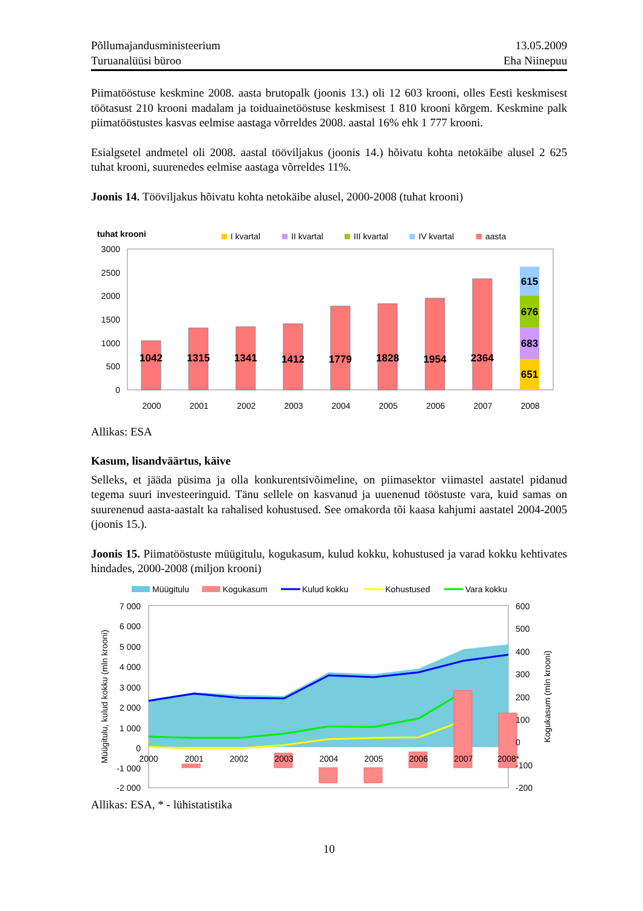Põllumajandusministeerium
Turuanalüüsi büroo
13.05.2009
Eha Niinepuu
Piimatööstuse keskmine 2008. aasta brutopalk (joonis 13.) oli 12 603 krooni, olles Eesti keskmisest töötasust 210 krooni madalam ja toiduainetööstuse keskmisest 1 810 krooni kõrgem. Keskmine palk piimatööstustes kasvas eelmise aastaga võrreldes 2008. aastal 16% ehk 1 777 krooni.
Esialgsetel andmetel oli 2008. aastal tööviljakus (joonis 14.) hõivatu kohta netokäibe alusel 2 625 tuhat krooni, suurenedes eelmise aastaga võrreldes 11%.
Joonis 14. Tööviljakus hõivatu kohta netokäibe alusel, 2000-2008 (tuhat krooni)
tuhat krooni
I kvartal
II kvartal
III kvartal
IV kvartal
aasta
3000
2500
2000
1500
1000
500
0
1042
1315
1341
1412
1779
1828
1954
2364
651
683
676
615
2000
2001
2002
2003
2004
2005
2006
2007
2008
Allikas: ESA
Kasum, lisandväärtus, käive
Selleks, et jääda püsima ja olla konkurentsivõimeline, on piimasektor viimastel aastatel pidanud tegema suuri investeeringuid. Tänu sellele on kasvanud ja uuenenud tööstuste vara, kuid samas on suurenenud aasta-aastalt ka rahalised kohustused. See omakorda tõi kaasa kahjumi aastatel 2004-2005 (joonis 15.).
Joonis 15. Piimatööstuste müügitulu, kogukasum, kulud kokku, kohustused ja varad kokku kehtivates hindades, 2000-2008 (miljon krooni)
Müügitulu
Kogukasum
Kulud kokku
Kohustused
Vara kokku
7 000
6 000
5 000
4 000
3 000
2 000
1 000
0
-1 000
-2 000
600
500
400
300
200
100
0
-100
-200
2000
2001
2002
2003
2004
2005
2006
2007
2008*
Müügitulu, kulud kokku (mln krooni)
Kogukasum (mln krooni)
Allikas: ESA, * - lühistatistika
10